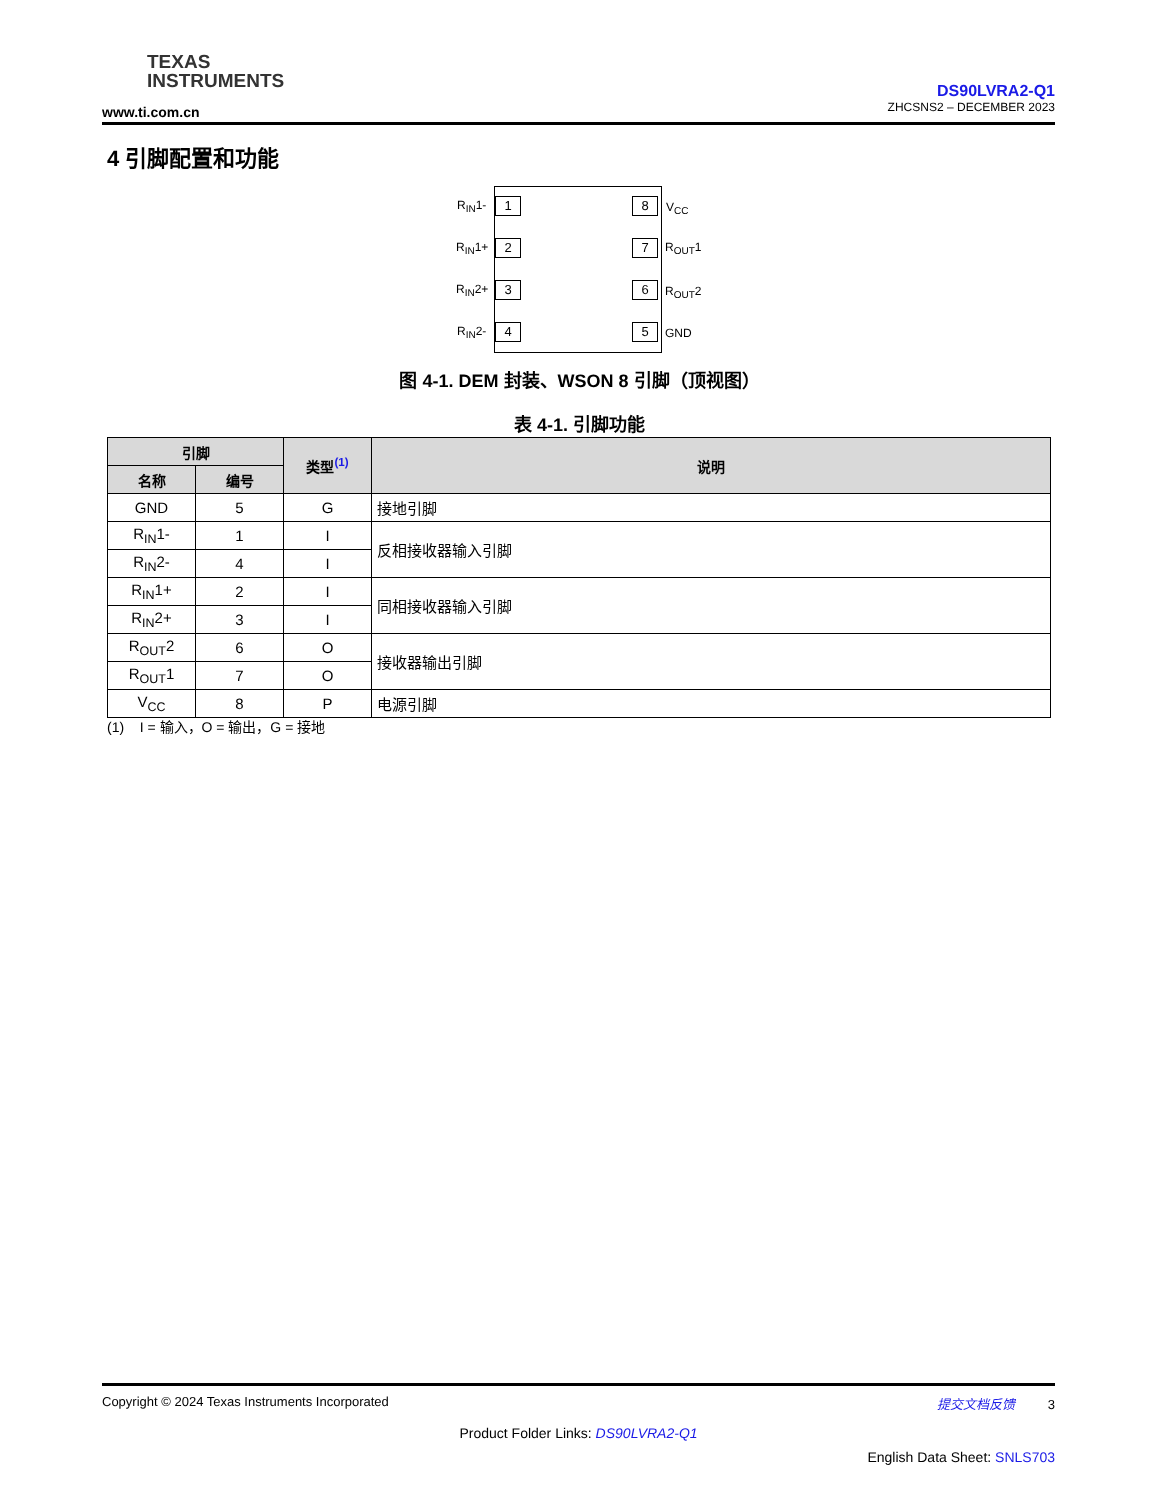TEXAS
INSTRUMENTS
www.ti.com.cn
DS90LVRA2-Q1
ZHCSNS2 – DECEMBER 2023
4 引脚配置和功能
R<sub>IN</sub>1- 1
R<sub>IN</sub>1+ 2
R<sub>IN</sub>2+ 3
R<sub>IN</sub>2- 4
8 V<sub>CC</sub>
7 R<sub>OUT</sub>1
6 R<sub>OUT</sub>2
5 GND
图 4-1. DEM 封装、WSON 8 引脚（顶视图）
表 4-1. 引脚功能
| 引脚 | | 类型<sup>(1)</sup> | 说明 |
| --- | --- | --- | --- |
| 名称 | 编号 | | |
| GND | 5 | G | 接地引脚 |
| R<sub>IN</sub>1- | 1 | I | 反相接收器输入引脚 |
| R<sub>IN</sub>2- | 4 | I | |
| R<sub>IN</sub>1+ | 2 | I | 同相接收器输入引脚 |
| R<sub>IN</sub>2+ | 3 | I | |
| R<sub>OUT</sub>2 | 6 | O | 接收器输出引脚 |
| R<sub>OUT</sub>1 | 7 | O | |
| V<sub>CC</sub> | 8 | P | 电源引脚 |
(1) I = 输入，O = 输出，G = 接地
Copyright © 2024 Texas Instruments Incorporated 提交文档反馈 3
Product Folder Links: DS90LVRA2-Q1
English Data Sheet: SNLS703